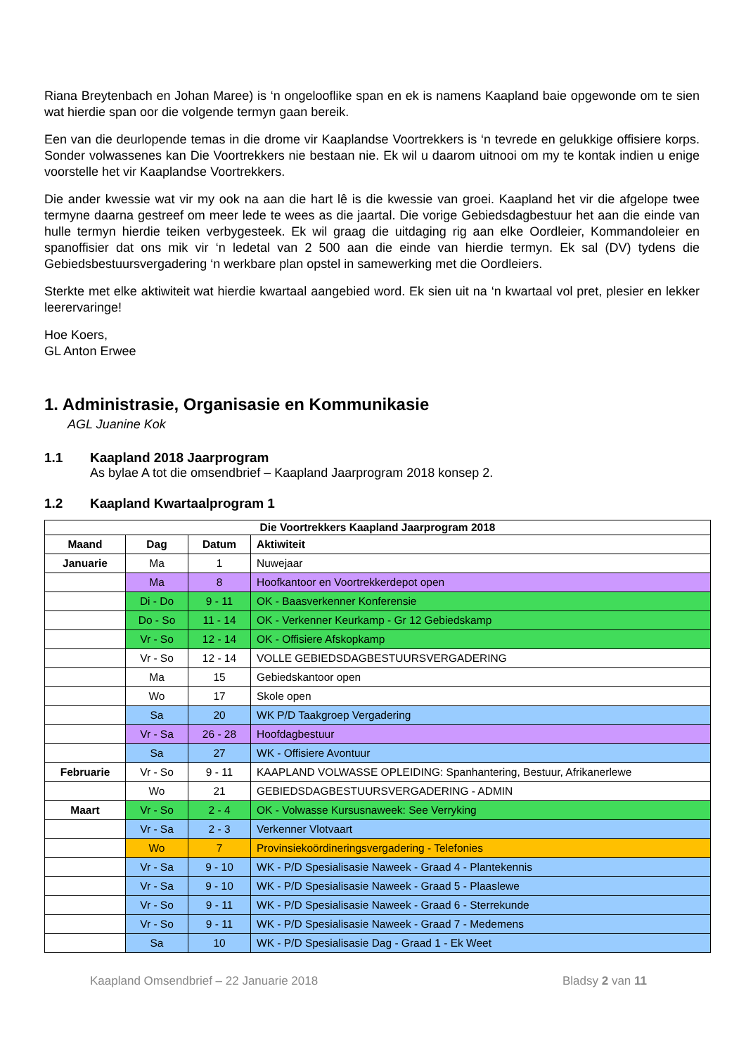Riana Breytenbach en Johan Maree) is ‘n ongelooflike span en ek is namens Kaapland baie opgewonde om te sien wat hierdie span oor die volgende termyn gaan bereik.
Een van die deurlopende temas in die drome vir Kaaplandse Voortrekkers is ‘n tevrede en gelukkige offisiere korps. Sonder volwassenes kan Die Voortrekkers nie bestaan nie. Ek wil u daarom uitnooi om my te kontak indien u enige voorstelle het vir Kaaplandse Voortrekkers.
Die ander kwessie wat vir my ook na aan die hart lê is die kwessie van groei. Kaapland het vir die afgelope twee termyne daarna gestreef om meer lede te wees as die jaartal. Die vorige Gebiedsdagbestuur het aan die einde van hulle termyn hierdie teiken verbygesteek. Ek wil graag die uitdaging rig aan elke Oordleier, Kommandoleier en spanoffisier dat ons mik vir ‘n ledetal van 2 500 aan die einde van hierdie termyn. Ek sal (DV) tydens die Gebiedsbestuursvergadering ‘n werkbare plan opstel in samewerking met die Oordleiers.
Sterkte met elke aktiwiteit wat hierdie kwartaal aangebied word. Ek sien uit na ‘n kwartaal vol pret, plesier en lekker leerervaringe!
Hoe Koers,
GL Anton Erwee
1. Administrasie, Organisasie en Kommunikasie
AGL Juanine Kok
1.1 Kaapland 2018 Jaarprogram
As bylae A tot die omsendbrief – Kaapland Jaarprogram 2018 konsep 2.
1.2 Kaapland Kwartaalprogram 1
| Die Voortrekkers Kaapland Jaarprogram 2018 | | | |
| --- | --- | --- | --- |
| Maand | Dag | Datum | Aktiwiteit |
| Januarie | Ma | 1 | Nuwejaar |
| | Ma | 8 | Hoofkantoor en Voortrekkerdepot open |
| | Di - Do | 9 - 11 | OK - Baasverkenner Konferensie |
| | Do - So | 11 - 14 | OK - Verkenner Keurkamp - Gr 12 Gebiedskamp |
| | Vr - So | 12 - 14 | OK - Offisiere Afskopkamp |
| | Vr - So | 12 - 14 | VOLLE GEBIEDSDAGBESTUURSVERGADERING |
| | Ma | 15 | Gebiedskantoor open |
| | Wo | 17 | Skole open |
| | Sa | 20 | WK P/D Taakgroep Vergadering |
| | Vr - Sa | 26 - 28 | Hoofdagbestuur |
| | Sa | 27 | WK - Offisiere Avontuur |
| Februarie | Vr - So | 9 - 11 | KAAPLAND VOLWASSE OPLEIDING: Spanhantering, Bestuur, Afrikanerlewe |
| | Wo | 21 | GEBIEDSDAGBESTUURSVERGADERING - ADMIN |
| Maart | Vr - So | 2 - 4 | OK - Volwasse Kursusnaweek: See Verryking |
| | Vr - Sa | 2 - 3 | Verkenner Vlotvaart |
| | Wo | 7 | Provinsiekoördineringsvergadering - Telefonies |
| | Vr - Sa | 9 - 10 | WK - P/D Spesialisasie Naweek - Graad 4 - Plantekennis |
| | Vr - Sa | 9 - 10 | WK - P/D Spesialisasie Naweek - Graad 5 - Plaaslewe |
| | Vr - So | 9 - 11 | WK - P/D Spesialisasie Naweek - Graad 6 - Sterrekunde |
| | Vr - So | 9 - 11 | WK - P/D Spesialisasie Naweek - Graad 7 - Medemens |
| | Sa | 10 | WK - P/D Spesialisasie Dag - Graad 1 - Ek Weet |
Kaapland Omsendbrief – 22 Januarie 2018 Bladsy 2 van 11